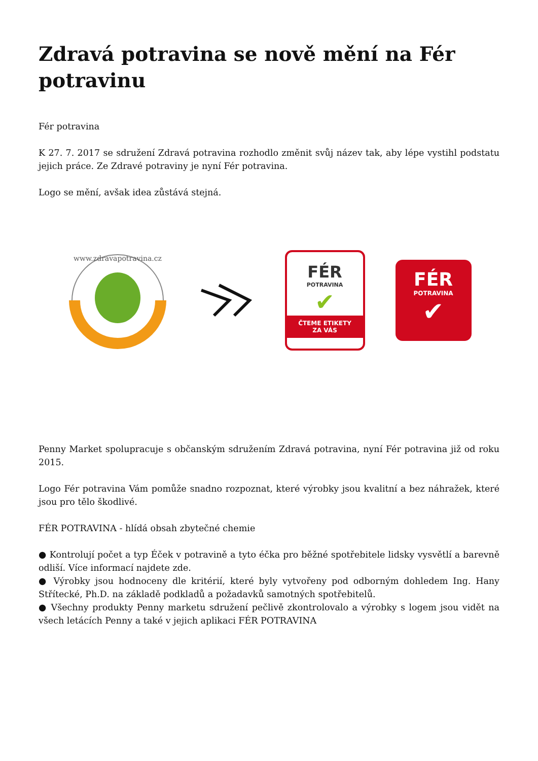Zdravá potravina se nově mění na Fér potravinu
Fér potravina
K 27. 7. 2017 se sdružení Zdravá potravina rozhodlo změnit svůj název tak, aby lépe vystihl podstatu jejich práce. Ze Zdravé potraviny je nyní Fér potravina.
Logo se mění, avšak idea zůstává stejná.
www.zdravapotravina.cz
FÉR
POTRAVINA
✔
ČTEME ETIKETY
ZA VÁS
FÉR
POTRAVINA
✔
Penny Market spolupracuje s občanským sdružením Zdravá potravina, nyní Fér potravina již od roku 2015.
Logo Fér potravina Vám pomůže snadno rozpoznat, které výrobky jsou kvalitní a bez náhražek, které jsou pro tělo škodlivé.
FÉR POTRAVINA - hlídá obsah zbytečné chemie
● Kontrolují počet a typ Éček v potravině a tyto éčka pro běžné spotřebitele lidsky vysvětlí a barevně odliší. Více informací najdete zde.
● Výrobky jsou hodnoceny dle kritérií, které byly vytvořeny pod odborným dohledem Ing. Hany Střítecké, Ph.D. na základě podkladů a požadavků samotných spotřebitelů.
● Všechny produkty Penny marketu sdružení pečlivě zkontrolovalo a výrobky s logem jsou vidět na všech letácích Penny a také v jejich aplikaci FÉR POTRAVINA